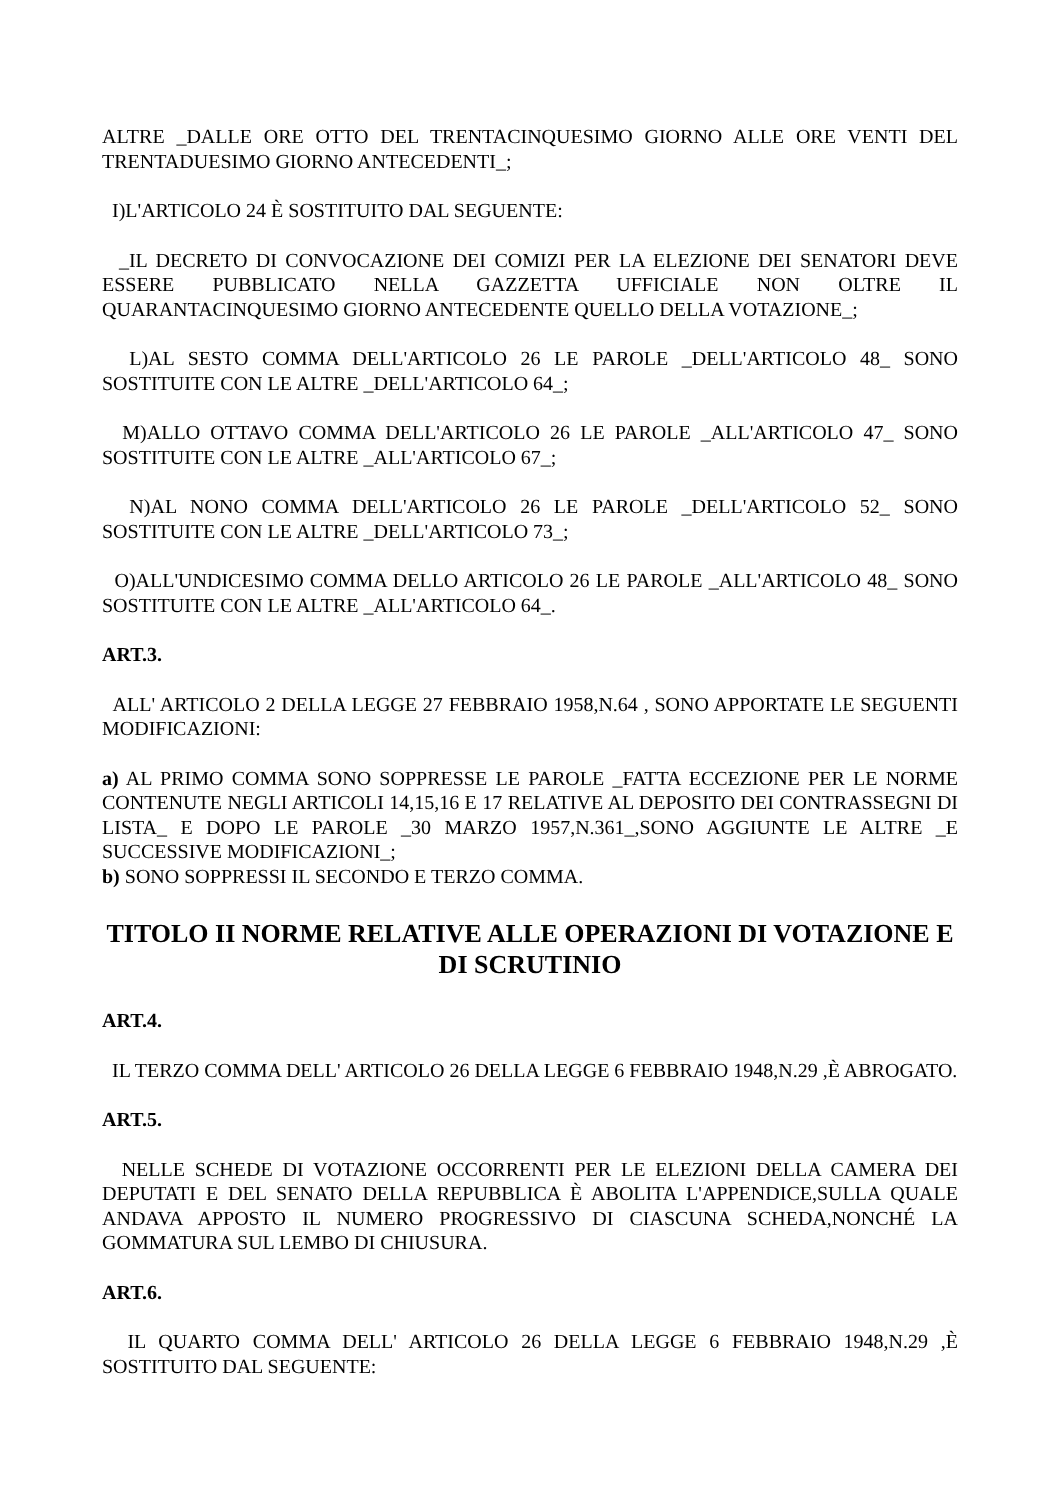ALTRE _DALLE ORE OTTO DEL TRENTACINQUESIMO GIORNO ALLE ORE VENTI DEL TRENTADUESIMO GIORNO ANTECEDENTI_;
I)L'ARTICOLO 24 È SOSTITUITO DAL SEGUENTE:
_IL DECRETO DI CONVOCAZIONE DEI COMIZI PER LA ELEZIONE DEI SENATORI DEVE ESSERE PUBBLICATO NELLA GAZZETTA UFFICIALE NON OLTRE IL QUARANTACINQUESIMO GIORNO ANTECEDENTE QUELLO DELLA VOTAZIONE_;
L)AL SESTO COMMA DELL'ARTICOLO 26 LE PAROLE _DELL'ARTICOLO 48_ SONO SOSTITUITE CON LE ALTRE _DELL'ARTICOLO 64_;
M)ALLO OTTAVO COMMA DELL'ARTICOLO 26 LE PAROLE _ALL'ARTICOLO 47_ SONO SOSTITUITE CON LE ALTRE _ALL'ARTICOLO 67_;
N)AL NONO COMMA DELL'ARTICOLO 26 LE PAROLE _DELL'ARTICOLO 52_ SONO SOSTITUITE CON LE ALTRE _DELL'ARTICOLO 73_;
O)ALL'UNDICESIMO COMMA DELLO ARTICOLO 26 LE PAROLE _ALL'ARTICOLO 48_ SONO SOSTITUITE CON LE ALTRE _ALL'ARTICOLO 64_.
ART.3.
ALL' ARTICOLO 2 DELLA LEGGE 27 FEBBRAIO 1958,N.64 , SONO APPORTATE LE SEGUENTI MODIFICAZIONI:
a) AL PRIMO COMMA SONO SOPPRESSE LE PAROLE _FATTA ECCEZIONE PER LE NORME CONTENUTE NEGLI ARTICOLI 14,15,16 E 17 RELATIVE AL DEPOSITO DEI CONTRASSEGNI DI LISTA_ E DOPO LE PAROLE _30 MARZO 1957,N.361_,SONO AGGIUNTE LE ALTRE _E SUCCESSIVE MODIFICAZIONI_;
b) SONO SOPPRESSI IL SECONDO E TERZO COMMA.
TITOLO II NORME RELATIVE ALLE OPERAZIONI DI VOTAZIONE E DI SCRUTINIO
ART.4.
IL TERZO COMMA DELL' ARTICOLO 26 DELLA LEGGE 6 FEBBRAIO 1948,N.29 ,È ABROGATO.
ART.5.
NELLE SCHEDE DI VOTAZIONE OCCORRENTI PER LE ELEZIONI DELLA CAMERA DEI DEPUTATI E DEL SENATO DELLA REPUBBLICA È ABOLITA L'APPENDICE,SULLA QUALE ANDAVA APPOSTO IL NUMERO PROGRESSIVO DI CIASCUNA SCHEDA,NONCHÉ LA GOMMATURA SUL LEMBO DI CHIUSURA.
ART.6.
IL QUARTO COMMA DELL' ARTICOLO 26 DELLA LEGGE 6 FEBBRAIO 1948,N.29 ,È SOSTITUITO DAL SEGUENTE: